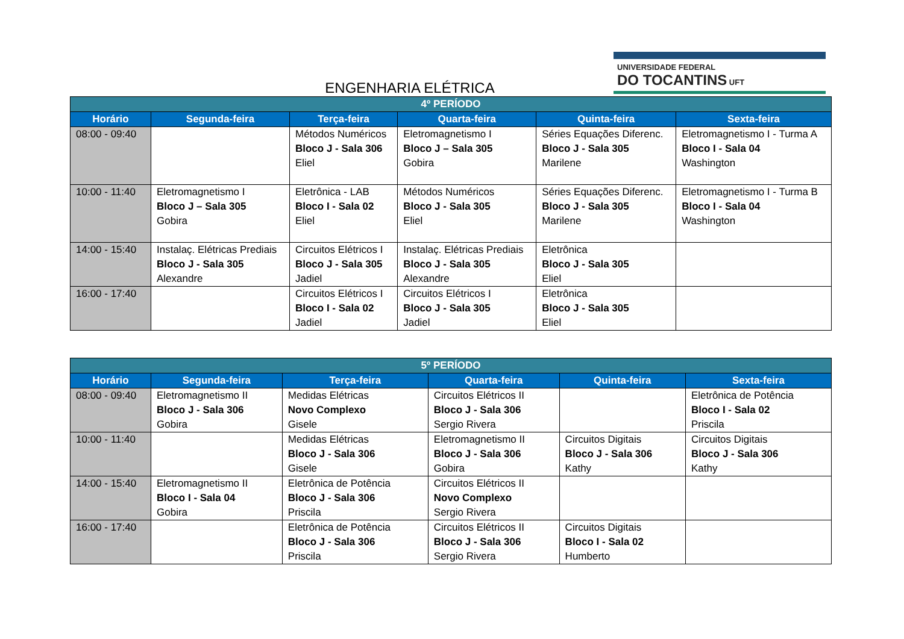UNIVERSIDADE FEDERAL
DO TOCANTINS UFT
ENGENHARIA ELÉTRICA
| 4º PERÍODO | | | | | |
| --- | --- | --- | --- | --- | --- |
| Horário | Segunda-feira | Terça-feira | Quarta-feira | Quinta-feira | Sexta-feira |
| 08:00 - 09:40 | | Métodos Numéricos Bloco J - Sala 306 Eliel | Eletromagnetismo I Bloco J – Sala 305 Gobira | Séries Equações Diferenc. Bloco J - Sala 305 Marilene | Eletromagnetismo I - Turma A Bloco I - Sala 04 Washington |
| 10:00 - 11:40 | Eletromagnetismo I Bloco J – Sala 305 Gobira | Eletrônica - LAB Bloco I - Sala 02 Eliel | Métodos Numéricos Bloco J - Sala 305 Eliel | Séries Equações Diferenc. Bloco J - Sala 305 Marilene | Eletromagnetismo I - Turma B Bloco I - Sala 04 Washington |
| 14:00 - 15:40 | Instalaç. Elétricas Prediais Bloco J - Sala 305 Alexandre | Circuitos Elétricos I Bloco J - Sala 305 Jadiel | Instalaç. Elétricas Prediais Bloco J - Sala 305 Alexandre | Eletrônica Bloco J - Sala 305 Eliel | |
| 16:00 - 17:40 | | Circuitos Elétricos I Bloco I - Sala 02 Jadiel | Circuitos Elétricos I Bloco J - Sala 305 Jadiel | Eletrônica Bloco J - Sala 305 Eliel | |
| 5º PERÍODO | | | | | |
| --- | --- | --- | --- | --- | --- |
| Horário | Segunda-feira | Terça-feira | Quarta-feira | Quinta-feira | Sexta-feira |
| 08:00 - 09:40 | Eletromagnetismo II Bloco J - Sala 306 Gobira | Medidas Elétricas Novo Complexo Gisele | Circuitos Elétricos II Bloco J - Sala 306 Sergio Rivera | | Eletrônica de Potência Bloco I - Sala 02 Priscila |
| 10:00 - 11:40 | | Medidas Elétricas Bloco J - Sala 306 Gisele | Eletromagnetismo II Bloco J - Sala 306 Gobira | Circuitos Digitais Bloco J - Sala 306 Kathy | Circuitos Digitais Bloco J - Sala 306 Kathy |
| 14:00 - 15:40 | Eletromagnetismo II Bloco I - Sala 04 Gobira | Eletrônica de Potência Bloco J - Sala 306 Priscila | Circuitos Elétricos II Novo Complexo Sergio Rivera | | |
| 16:00 - 17:40 | | Eletrônica de Potência Bloco J - Sala 306 Priscila | Circuitos Elétricos II Bloco J - Sala 306 Sergio Rivera | Circuitos Digitais Bloco I - Sala 02 Humberto | |